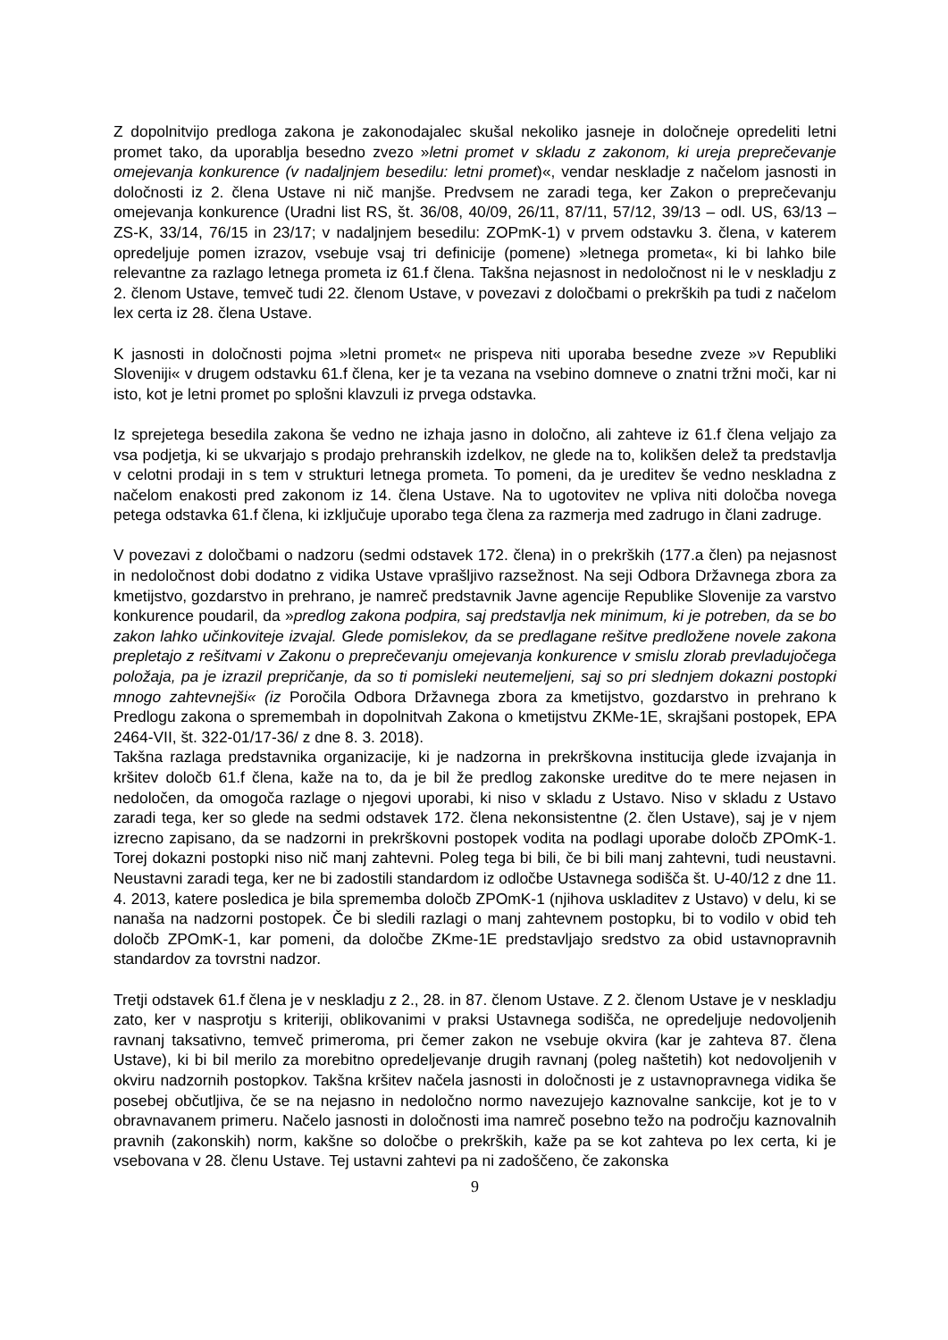Z dopolnitvijo predloga zakona je zakonodajalec skušal nekoliko jasneje in določneje opredeliti letni promet tako, da uporablja besedno zvezo »letni promet v skladu z zakonom, ki ureja preprečevanje omejevanja konkurence (v nadaljnjem besedilu: letni promet)«, vendar neskladje z načelom jasnosti in določnosti iz 2. člena Ustave ni nič manjše. Predvsem ne zaradi tega, ker Zakon o preprečevanju omejevanja konkurence (Uradni list RS, št. 36/08, 40/09, 26/11, 87/11, 57/12, 39/13 – odl. US, 63/13 – ZS-K, 33/14, 76/15 in 23/17; v nadaljnjem besedilu: ZOPmK-1) v prvem odstavku 3. člena, v katerem opredeljuje pomen izrazov, vsebuje vsaj tri definicije (pomene) »letnega prometa«, ki bi lahko bile relevantne za razlago letnega prometa iz 61.f člena. Takšna nejasnost in nedoločnost ni le v neskladju z 2. členom Ustave, temveč tudi 22. členom Ustave, v povezavi z določbami o prekrških pa tudi z načelom lex certa iz 28. člena Ustave.
K jasnosti in določnosti pojma »letni promet« ne prispeva niti uporaba besedne zveze »v Republiki Sloveniji« v drugem odstavku 61.f člena, ker je ta vezana na vsebino domneve o znatni tržni moči, kar ni isto, kot je letni promet po splošni klavzuli iz prvega odstavka.
Iz sprejetega besedila zakona še vedno ne izhaja jasno in določno, ali zahteve iz 61.f člena veljajo za vsa podjetja, ki se ukvarjajo s prodajo prehranskih izdelkov, ne glede na to, kolikšen delež ta predstavlja v celotni prodaji in s tem v strukturi letnega prometa. To pomeni, da je ureditev še vedno neskladna z načelom enakosti pred zakonom iz 14. člena Ustave. Na to ugotovitev ne vpliva niti določba novega petega odstavka 61.f člena, ki izključuje uporabo tega člena za razmerja med zadrugo in člani zadruge.
V povezavi z določbami o nadzoru (sedmi odstavek 172. člena) in o prekrških (177.a člen) pa nejasnost in nedoločnost dobi dodatno z vidika Ustave vprašljivo razsežnost. Na seji Odbora Državnega zbora za kmetijstvo, gozdarstvo in prehrano, je namreč predstavnik Javne agencije Republike Slovenije za varstvo konkurence poudaril, da »predlog zakona podpira, saj predstavlja nek minimum, ki je potreben, da se bo zakon lahko učinkoviteje izvajal. Glede pomislekov, da se predlagane rešitve predložene novele zakona prepletajo z rešitvami v Zakonu o preprečevanju omejevanja konkurence v smislu zlorab prevladujočega položaja, pa je izrazil prepričanje, da so ti pomisleki neutemeljeni, saj so pri slednjem dokazni postopki mnogo zahtevnejši« (iz Poročila Odbora Državnega zbora za kmetijstvo, gozdarstvo in prehrano k Predlogu zakona o spremembah in dopolnitvah Zakona o kmetijstvu ZKMe-1E, skrajšani postopek, EPA 2464-VII, št. 322-01/17-36/ z dne 8. 3. 2018).
Takšna razlaga predstavnika organizacije, ki je nadzorna in prekrškovna institucija glede izvajanja in kršitev določb 61.f člena, kaže na to, da je bil že predlog zakonske ureditve do te mere nejasen in nedoločen, da omogoča razlage o njegovi uporabi, ki niso v skladu z Ustavo. Niso v skladu z Ustavo zaradi tega, ker so glede na sedmi odstavek 172. člena nekonsistentne (2. člen Ustave), saj je v njem izrecno zapisano, da se nadzorni in prekrškovni postopek vodita na podlagi uporabe določb ZPOmK-1. Torej dokazni postopki niso nič manj zahtevni. Poleg tega bi bili, če bi bili manj zahtevni, tudi neustavni. Neustavni zaradi tega, ker ne bi zadostili standardom iz odločbe Ustavnega sodišča št. U-40/12 z dne 11. 4. 2013, katere posledica je bila sprememba določb ZPOmK-1 (njihova uskladitev z Ustavo) v delu, ki se nanaša na nadzorni postopek. Če bi sledili razlagi o manj zahtevnem postopku, bi to vodilo v obid teh določb ZPOmK-1, kar pomeni, da določbe ZKme-1E predstavljajo sredstvo za obid ustavnopravnih standardov za tovrstni nadzor.
Tretji odstavek 61.f člena je v neskladju z 2., 28. in 87. členom Ustave. Z 2. členom Ustave je v neskladju zato, ker v nasprotju s kriteriji, oblikovanimi v praksi Ustavnega sodišča, ne opredeljuje nedovoljenih ravnanj taksativno, temveč primeroma, pri čemer zakon ne vsebuje okvira (kar je zahteva 87. člena Ustave), ki bi bil merilo za morebitno opredeljevanje drugih ravnanj (poleg naštetih) kot nedovoljenih v okviru nadzornih postopkov. Takšna kršitev načela jasnosti in določnosti je z ustavnopravnega vidika še posebej občutljiva, če se na nejasno in nedoločno normo navezujejo kaznovalne sankcije, kot je to v obravnavanem primeru. Načelo jasnosti in določnosti ima namreč posebno težo na področju kaznovalnih pravnih (zakonskih) norm, kakšne so določbe o prekrških, kaže pa se kot zahteva po lex certa, ki je vsebovana v 28. členu Ustave. Tej ustavni zahtevi pa ni zadoščeno, če zakonska
9